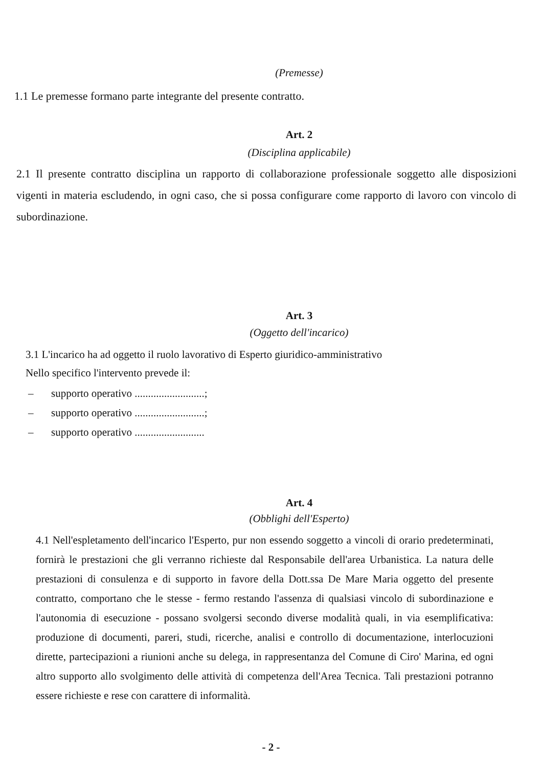(Premesse)
1.1 Le premesse formano parte integrante del presente contratto.
Art. 2
(Disciplina applicabile)
2.1 Il presente contratto disciplina un rapporto di collaborazione professionale soggetto alle disposizioni vigenti in materia escludendo, in ogni caso, che si possa configurare come rapporto di lavoro con vincolo di subordinazione.
Art. 3
(Oggetto dell'incarico)
3.1 L'incarico ha ad oggetto il ruolo lavorativo di Esperto giuridico-amministrativo
Nello specifico l'intervento prevede il:
– supporto operativo ..........................;
– supporto operativo ..........................;
– supporto operativo ..........................
Art. 4
(Obblighi dell'Esperto)
4.1 Nell'espletamento dell'incarico l'Esperto, pur non essendo soggetto a vincoli di orario predeterminati, fornirà le prestazioni che gli verranno richieste dal Responsabile dell'area Urbanistica. La natura delle prestazioni di consulenza e di supporto in favore della Dott.ssa De Mare Maria oggetto del presente contratto, comportano che le stesse - fermo restando l'assenza di qualsiasi vincolo di subordinazione e l'autonomia di esecuzione - possano svolgersi secondo diverse modalità quali, in via esemplificativa: produzione di documenti, pareri, studi, ricerche, analisi e controllo di documentazione, interlocuzioni dirette, partecipazioni a riunioni anche su delega, in rappresentanza del Comune di Ciro' Marina, ed ogni altro supporto allo svolgimento delle attività di competenza dell'Area Tecnica. Tali prestazioni potranno essere richieste e rese con carattere di informalità.
- 2 -